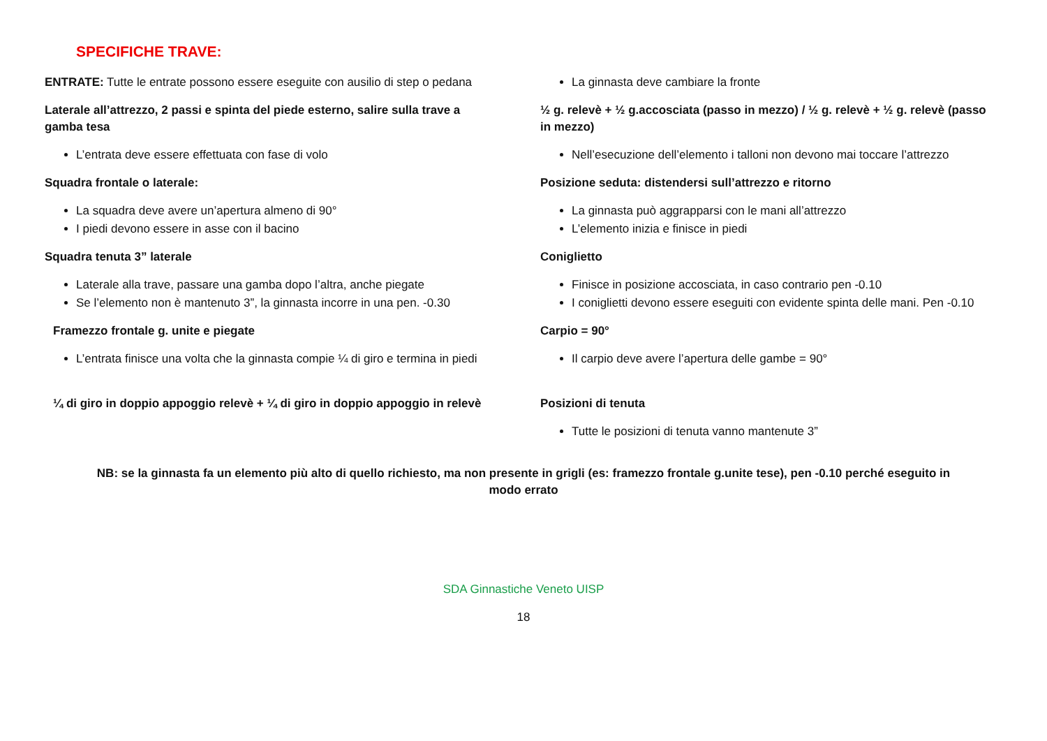SPECIFICHE TRAVE:
ENTRATE: Tutte le entrate possono essere eseguite con ausilio di step o pedana
Laterale all’attrezzo, 2 passi e spinta del piede esterno, salire sulla trave a gamba tesa
L’entrata deve essere effettuata con fase di volo
Squadra frontale o laterale:
La squadra deve avere un’apertura almeno di 90°
I piedi devono essere in asse con il bacino
Squadra tenuta 3” laterale
Laterale alla trave, passare una gamba dopo l’altra, anche piegate
Se l’elemento non è mantenuto 3”, la ginnasta incorre in una pen. -0.30
Framezzo frontale g. unite e piegate
L’entrata finisce una volta che la ginnasta compie ¼ di giro e termina in piedi
¼ di giro in doppio appoggio relevè + ¼ di giro in doppio appoggio in relevè
La ginnasta deve cambiare la fronte
½ g. relevè + ½ g.accosciata (passo in mezzo) / ½ g. relevè + ½ g. relevè (passo in mezzo)
Nell’esecuzione dell’elemento i talloni non devono mai toccare l’attrezzo
Posizione seduta: distendersi sull’attrezzo e ritorno
La ginnasta può aggrapparsi con le mani all’attrezzo
L’elemento inizia e finisce in piedi
Coniglietto
Finisce in posizione accosciata, in caso contrario pen -0.10
I coniglietti devono essere eseguiti con evidente spinta delle mani. Pen -0.10
Carpio = 90°
Il carpio deve avere l’apertura delle gambe = 90°
Posizioni di tenuta
Tutte le posizioni di tenuta vanno mantenute 3”
NB: se la ginnasta fa un elemento più alto di quello richiesto, ma non presente in grigli (es: framezzo frontale g.unite tese), pen -0.10 perché eseguito in modo errato
SDA Ginnastiche Veneto UISP
18